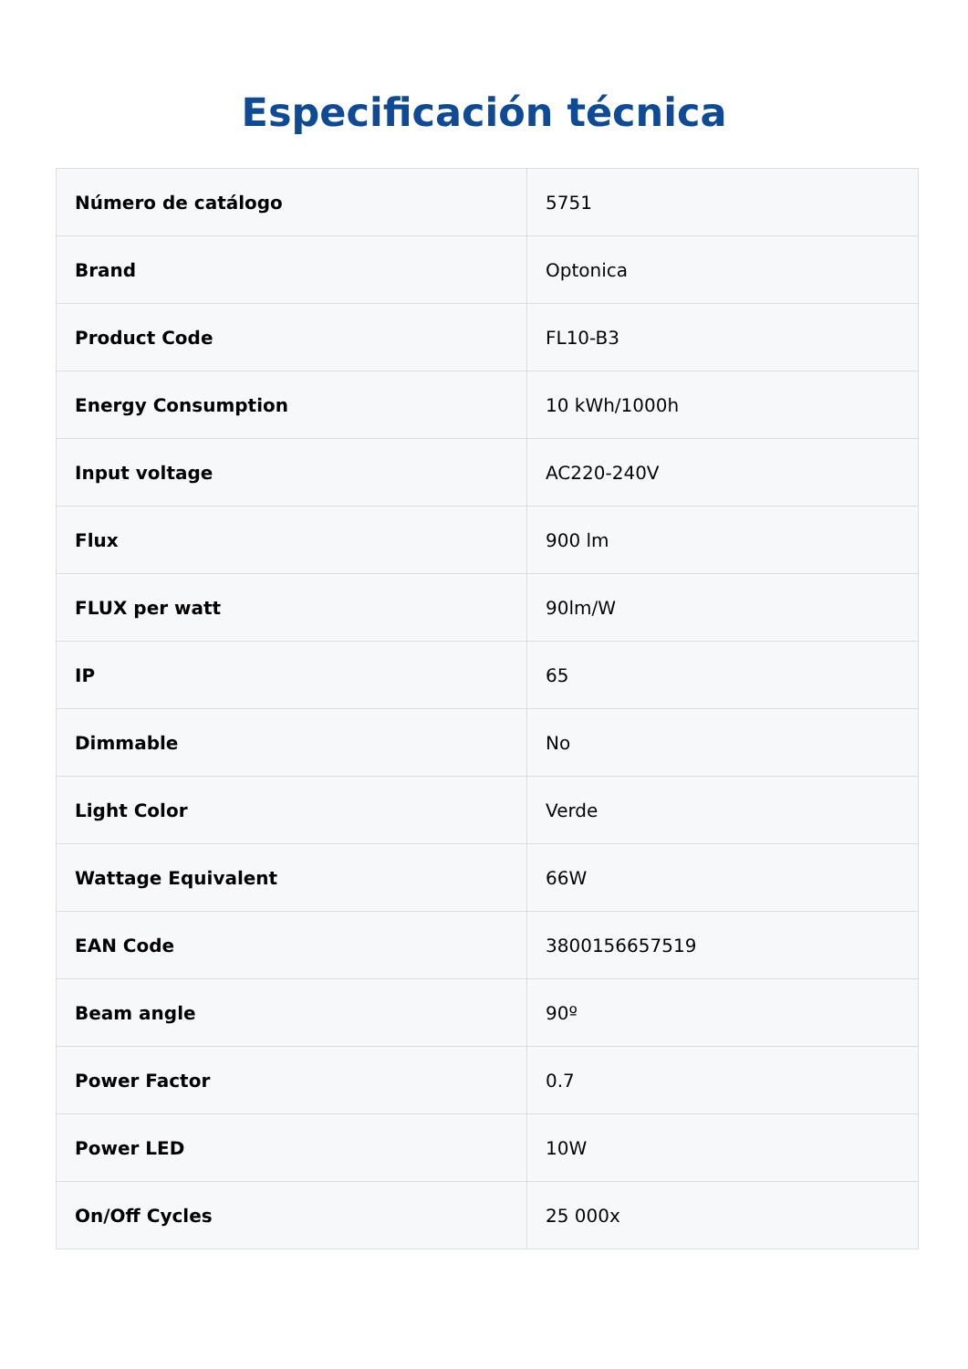Especificación técnica
| Número de catálogo | 5751 |
| Brand | Optonica |
| Product Code | FL10-B3 |
| Energy Consumption | 10 kWh/1000h |
| Input voltage | AC220-240V |
| Flux | 900 lm |
| FLUX per watt | 90lm/W |
| IP | 65 |
| Dimmable | No |
| Light Color | Verde |
| Wattage Equivalent | 66W |
| EAN Code | 3800156657519 |
| Beam angle | 90º |
| Power Factor | 0.7 |
| Power LED | 10W |
| On/Off Cycles | 25 000x |